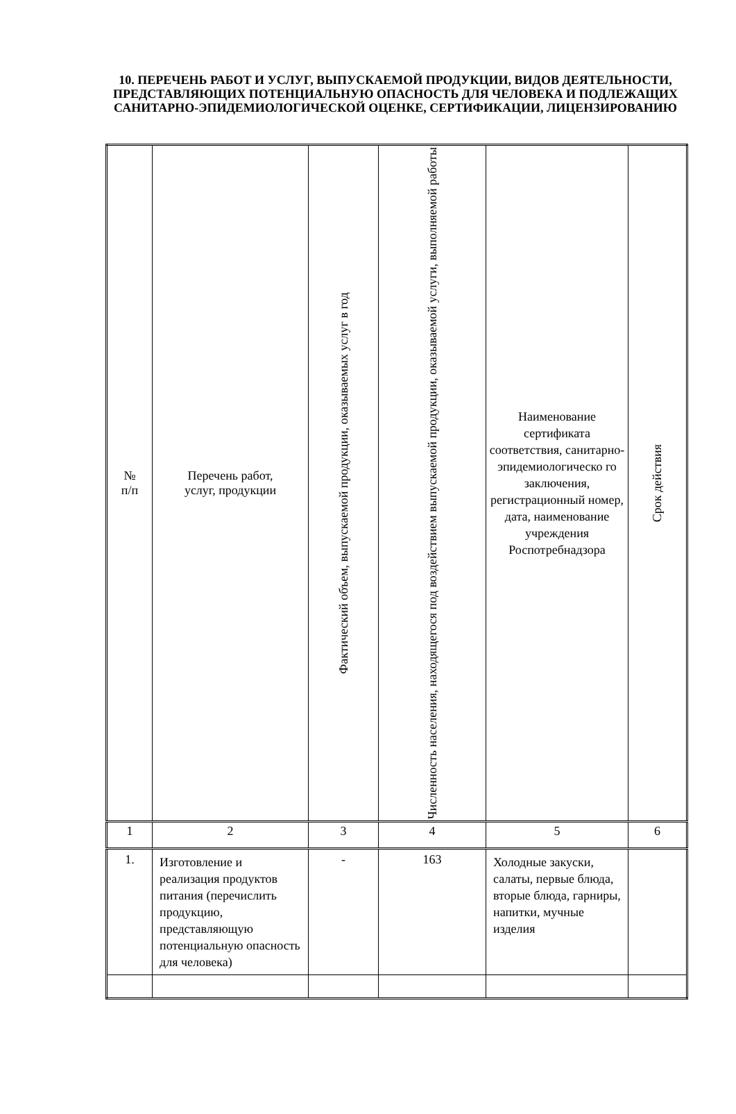10. ПЕРЕЧЕНЬ РАБОТ И УСЛУГ, ВЫПУСКАЕМОЙ ПРОДУКЦИИ, ВИДОВ ДЕЯТЕЛЬНОСТИ, ПРЕДСТАВЛЯЮЩИХ ПОТЕНЦИАЛЬНУЮ ОПАСНОСТЬ ДЛЯ ЧЕЛОВЕКА И ПОДЛЕЖАЩИХ САНИТАРНО-ЭПИДЕМИОЛОГИЧЕСКОЙ ОЦЕНКЕ, СЕРТИФИКАЦИИ, ЛИЦЕНЗИРОВАНИЮ
| № п/п | Перечень работ, услуг, продукции | Фактический объем, выпускаемой продукции, оказываемых услуг в год | Численность населения, находящегося под воздействием выпускаемой продукции, оказываемой услуги, выполняемой работы | Наименование сертификата соответствия, санитарно-эпидемиологическо го заключения, регистрационный номер, дата, наименование учреждения Роспотребнадзора | Срок действия |
| --- | --- | --- | --- | --- | --- |
| 1 | 2 | 3 | 4 | 5 | 6 |
| 1. | Изготовление и реализация продуктов питания (перечислить продукцию, представляющую потенциальную опасность для человека) | - | 163 | Холодные закуски, салаты, первые блюда, вторые блюда, гарниры, напитки, мучные изделия | |